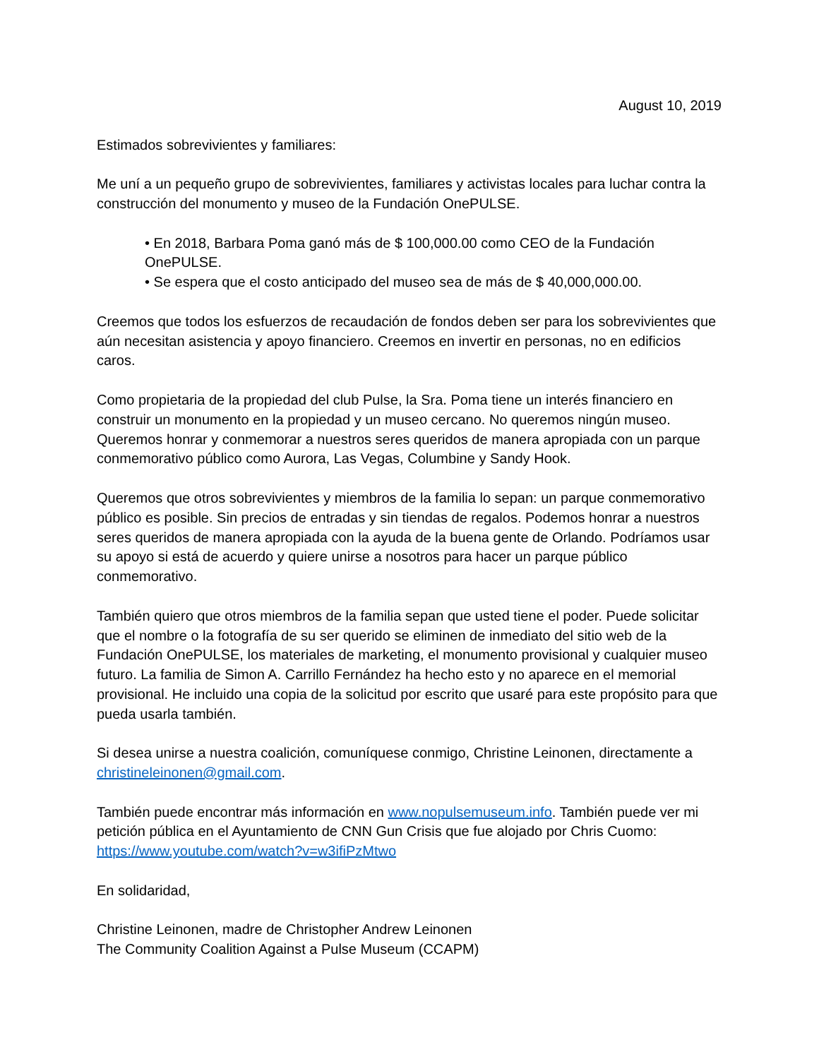August 10, 2019
Estimados sobrevivientes y familiares:
Me uní a un pequeño grupo de sobrevivientes, familiares y activistas locales para luchar contra la construcción del monumento y museo de la Fundación OnePULSE.
• En 2018, Barbara Poma ganó más de $ 100,000.00 como CEO de la Fundación OnePULSE.
• Se espera que el costo anticipado del museo sea de más de $ 40,000,000.00.
Creemos que todos los esfuerzos de recaudación de fondos deben ser para los sobrevivientes que aún necesitan asistencia y apoyo financiero. Creemos en invertir en personas, no en edificios caros.
Como propietaria de la propiedad del club Pulse, la Sra. Poma tiene un interés financiero en construir un monumento en la propiedad y un museo cercano. No queremos ningún museo. Queremos honrar y conmemorar a nuestros seres queridos de manera apropiada con un parque conmemorativo público como Aurora, Las Vegas, Columbine y Sandy Hook.
Queremos que otros sobrevivientes y miembros de la familia lo sepan: un parque conmemorativo público es posible. Sin precios de entradas y sin tiendas de regalos. Podemos honrar a nuestros seres queridos de manera apropiada con la ayuda de la buena gente de Orlando. Podríamos usar su apoyo si está de acuerdo y quiere unirse a nosotros para hacer un parque público conmemorativo.
También quiero que otros miembros de la familia sepan que usted tiene el poder. Puede solicitar que el nombre o la fotografía de su ser querido se eliminen de inmediato del sitio web de la Fundación OnePULSE, los materiales de marketing, el monumento provisional y cualquier museo futuro. La familia de Simon A. Carrillo Fernández ha hecho esto y no aparece en el memorial provisional. He incluido una copia de la solicitud por escrito que usaré para este propósito para que pueda usarla también.
Si desea unirse a nuestra coalición, comuníquese conmigo, Christine Leinonen, directamente a christineleinonen@gmail.com.
También puede encontrar más información en www.nopulsemuseum.info. También puede ver mi petición pública en el Ayuntamiento de CNN Gun Crisis que fue alojado por Chris Cuomo: https://www.youtube.com/watch?v=w3ifiPzMtwo
En solidaridad,
Christine Leinonen, madre de Christopher Andrew Leinonen
The Community Coalition Against a Pulse Museum (CCAPM)